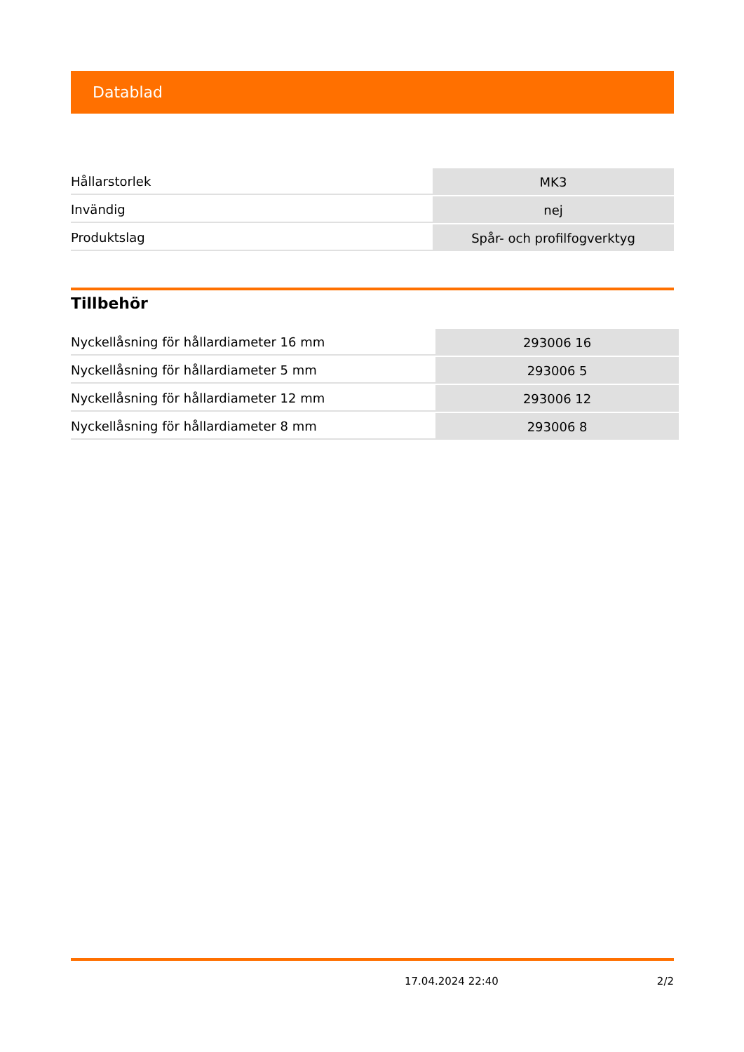Datablad
| Hållarstorlek | MK3 |
| Invändig | nej |
| Produktslag | Spår- och profilfogverktyg |
Tillbehör
| Nyckellåsning för hållardiameter 16 mm | 293006 16 |
| Nyckellåsning för hållardiameter 5 mm | 293006 5 |
| Nyckellåsning för hållardiameter 12 mm | 293006 12 |
| Nyckellåsning för hållardiameter 8 mm | 293006 8 |
17.04.2024 22:40 2/2